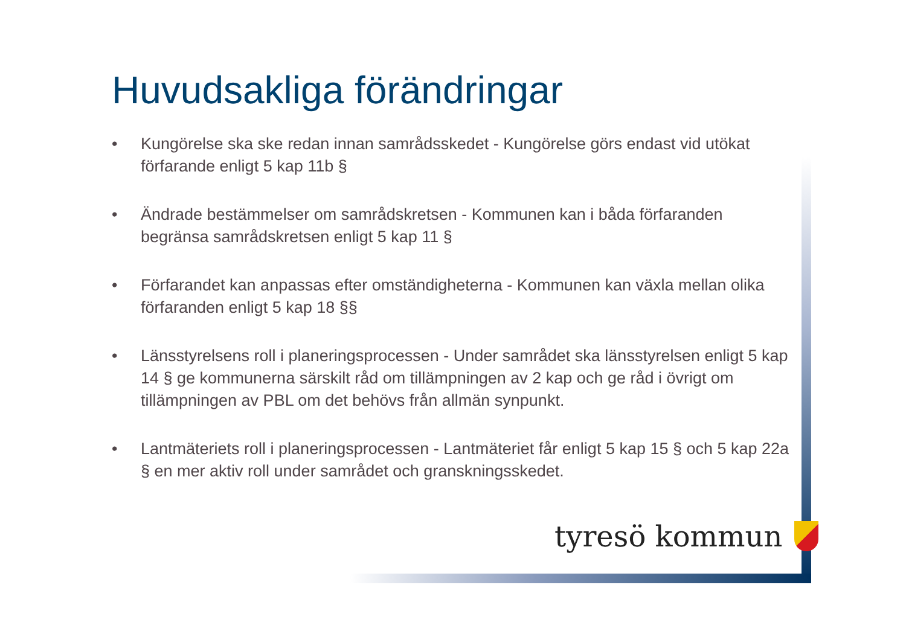Huvudsakliga förändringar
• Kungörelse ska ske redan innan samrådsskedet - Kungörelse görs endast vid utökat förfarande enligt 5 kap 11b §
• Ändrade bestämmelser om samrådskretsen - Kommunen kan i båda förfaranden begränsa samrådskretsen enligt 5 kap 11 §
• Förfarandet kan anpassas efter omständigheterna - Kommunen kan växla mellan olika förfaranden enligt 5 kap 18 §§
• Länsstyrelsens roll i planeringsprocessen - Under samrådet ska länsstyrelsen enligt 5 kap 14 § ge kommunerna särskilt råd om tillämpningen av 2 kap och ge råd i övrigt om tillämpningen av PBL om det behövs från allmän synpunkt.
• Lantmäteriets roll i planeringsprocessen - Lantmäteriet får enligt 5 kap 15 § och 5 kap 22a § en mer aktiv roll under samrådet och granskningsskedet.
tyresö kommun